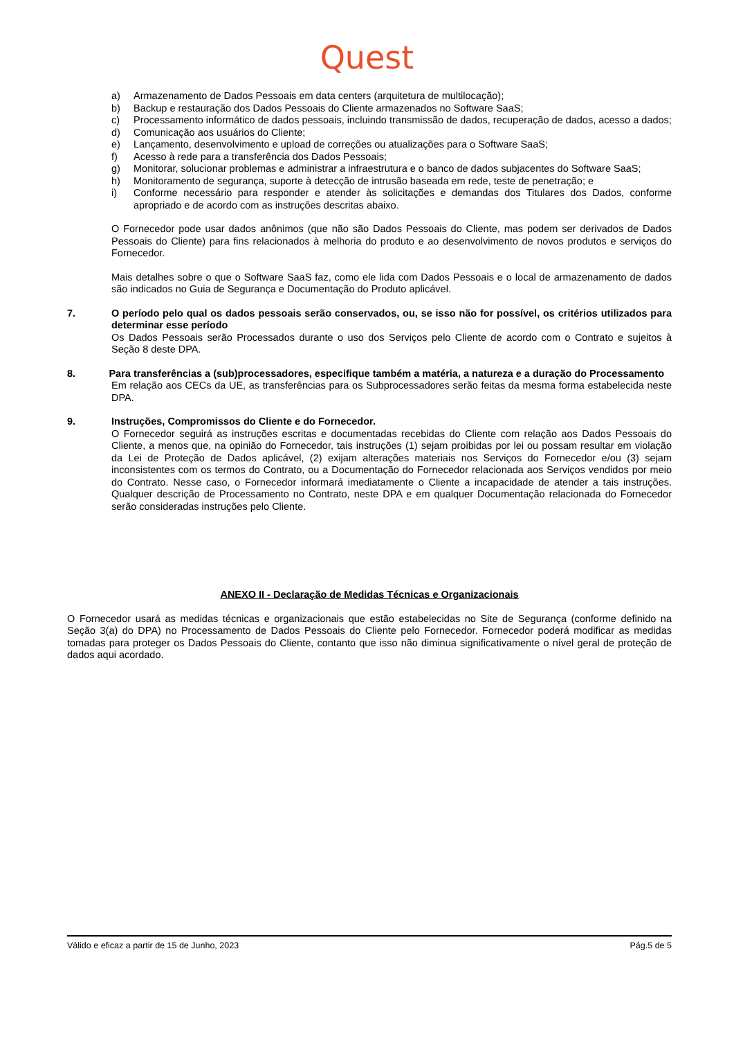Quest
a) Armazenamento de Dados Pessoais em data centers (arquitetura de multilocação);
b) Backup e restauração dos Dados Pessoais do Cliente armazenados no Software SaaS;
c) Processamento informático de dados pessoais, incluindo transmissão de dados, recuperação de dados, acesso a dados;
d) Comunicação aos usuários do Cliente;
e) Lançamento, desenvolvimento e upload de correções ou atualizações para o Software SaaS;
f) Acesso à rede para a transferência dos Dados Pessoais;
g) Monitorar, solucionar problemas e administrar a infraestrutura e o banco de dados subjacentes do Software SaaS;
h) Monitoramento de segurança, suporte à detecção de intrusão baseada em rede, teste de penetração; e
i) Conforme necessário para responder e atender às solicitações e demandas dos Titulares dos Dados, conforme apropriado e de acordo com as instruções descritas abaixo.
O Fornecedor pode usar dados anônimos (que não são Dados Pessoais do Cliente, mas podem ser derivados de Dados Pessoais do Cliente) para fins relacionados à melhoria do produto e ao desenvolvimento de novos produtos e serviços do Fornecedor.
Mais detalhes sobre o que o Software SaaS faz, como ele lida com Dados Pessoais e o local de armazenamento de dados são indicados no Guia de Segurança e Documentação do Produto aplicável.
7. O período pelo qual os dados pessoais serão conservados, ou, se isso não for possível, os critérios utilizados para determinar esse período
Os Dados Pessoais serão Processados durante o uso dos Serviços pelo Cliente de acordo com o Contrato e sujeitos à Seção 8 deste DPA.
8. Para transferências a (sub)processadores, especifique também a matéria, a natureza e a duração do Processamento
Em relação aos CECs da UE, as transferências para os Subprocessadores serão feitas da mesma forma estabelecida neste DPA.
9. Instruções, Compromissos do Cliente e do Fornecedor.
O Fornecedor seguirá as instruções escritas e documentadas recebidas do Cliente com relação aos Dados Pessoais do Cliente, a menos que, na opinião do Fornecedor, tais instruções (1) sejam proibidas por lei ou possam resultar em violação da Lei de Proteção de Dados aplicável, (2) exijam alterações materiais nos Serviços do Fornecedor e/ou (3) sejam inconsistentes com os termos do Contrato, ou a Documentação do Fornecedor relacionada aos Serviços vendidos por meio do Contrato. Nesse caso, o Fornecedor informará imediatamente o Cliente a incapacidade de atender a tais instruções. Qualquer descrição de Processamento no Contrato, neste DPA e em qualquer Documentação relacionada do Fornecedor serão consideradas instruções pelo Cliente.
ANEXO II - Declaração de Medidas Técnicas e Organizacionais
O Fornecedor usará as medidas técnicas e organizacionais que estão estabelecidas no Site de Segurança (conforme definido na Seção 3(a) do DPA) no Processamento de Dados Pessoais do Cliente pelo Fornecedor. Fornecedor poderá modificar as medidas tomadas para proteger os Dados Pessoais do Cliente, contanto que isso não diminua significativamente o nível geral de proteção de dados aqui acordado.
Válido e eficaz a partir de 15 de Junho, 2023 Pág.5 de 5